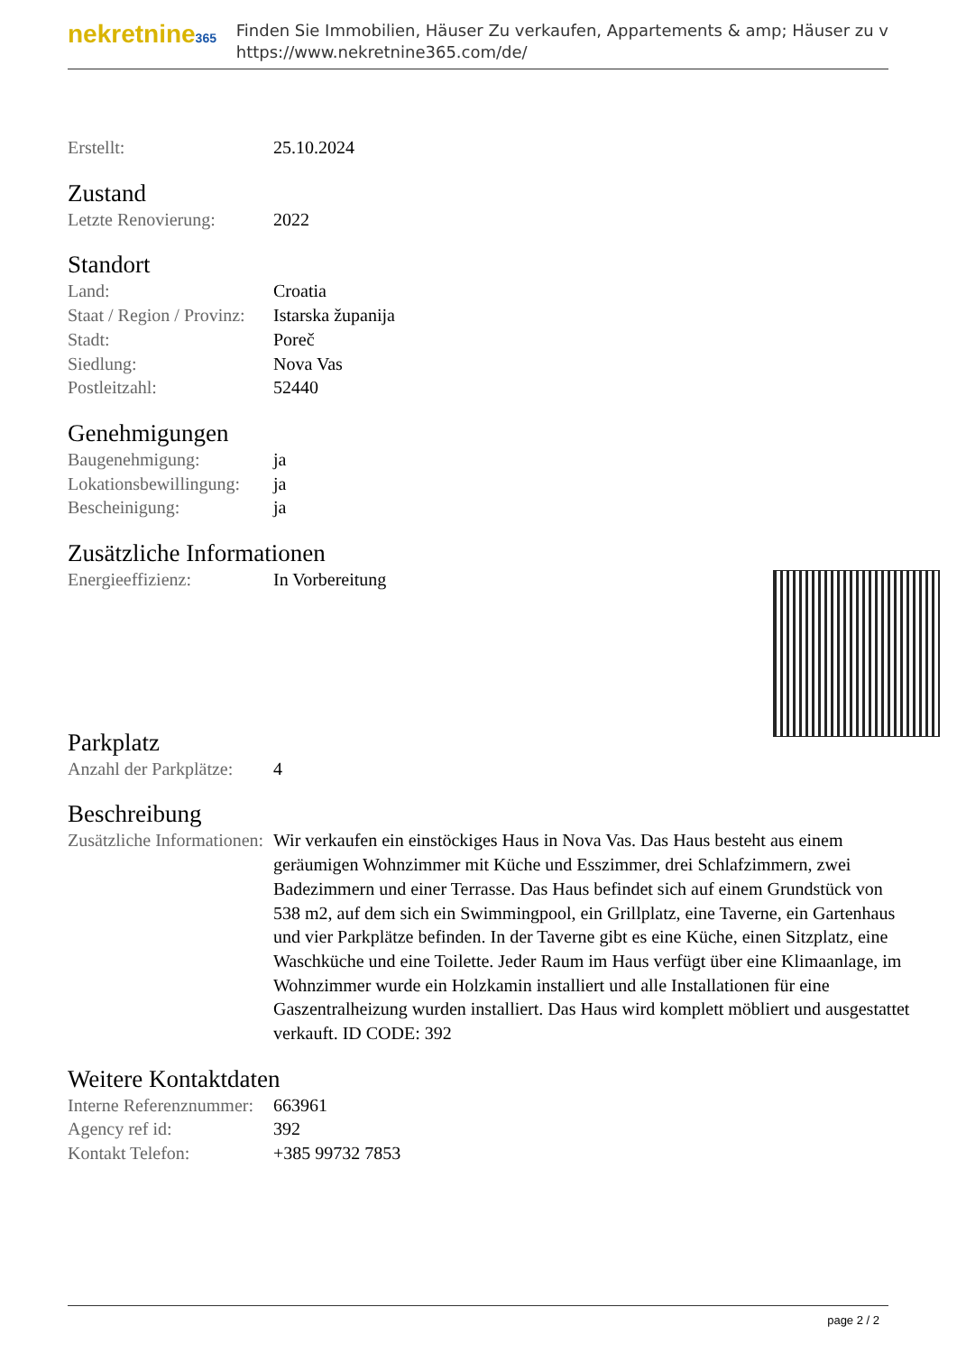nekretnine365
Finden Sie Immobilien, Häuser Zu verkaufen, Appartements & amp; Häuser zu v
https://www.nekretnine365.com/de/
| Erstellt: | 25.10.2024 |
Zustand
| Letzte Renovierung: | 2022 |
Standort
| Land: | Croatia |
| Staat / Region / Provinz: | Istarska županija |
| Stadt: | Poreč |
| Siedlung: | Nova Vas |
| Postleitzahl: | 52440 |
Genehmigungen
| Baugenehmigung: | ja |
| Lokationsbewillingung: | ja |
| Bescheinigung: | ja |
Zusätzliche Informationen
| Energieeffizienz: | In Vorbereitung |
Parkplatz
| Anzahl der Parkplätze: | 4 |
Beschreibung
| Zusätzliche Informationen: | Wir verkaufen ein einstöckiges Haus in Nova Vas. Das Haus besteht aus einem geräumigen Wohnzimmer mit Küche und Esszimmer, drei Schlafzimmern, zwei Badezimmern und einer Terrasse. Das Haus befindet sich auf einem Grundstück von 538 m2, auf dem sich ein Swimmingpool, ein Grillplatz, eine Taverne, ein Gartenhaus und vier Parkplätze befinden. In der Taverne gibt es eine Küche, einen Sitzplatz, eine Waschküche und eine Toilette. Jeder Raum im Haus verfügt über eine Klimaanlage, im Wohnzimmer wurde ein Holzkamin installiert und alle Installationen für eine Gaszentralheizung wurden installiert. Das Haus wird komplett möbliert und ausgestattet verkauft. ID CODE: 392 |
Weitere Kontaktdaten
| Interne Referenznummer: | 663961 |
| Agency ref id: | 392 |
| Kontakt Telefon: | +385 99732 7853 |
page 2 / 2